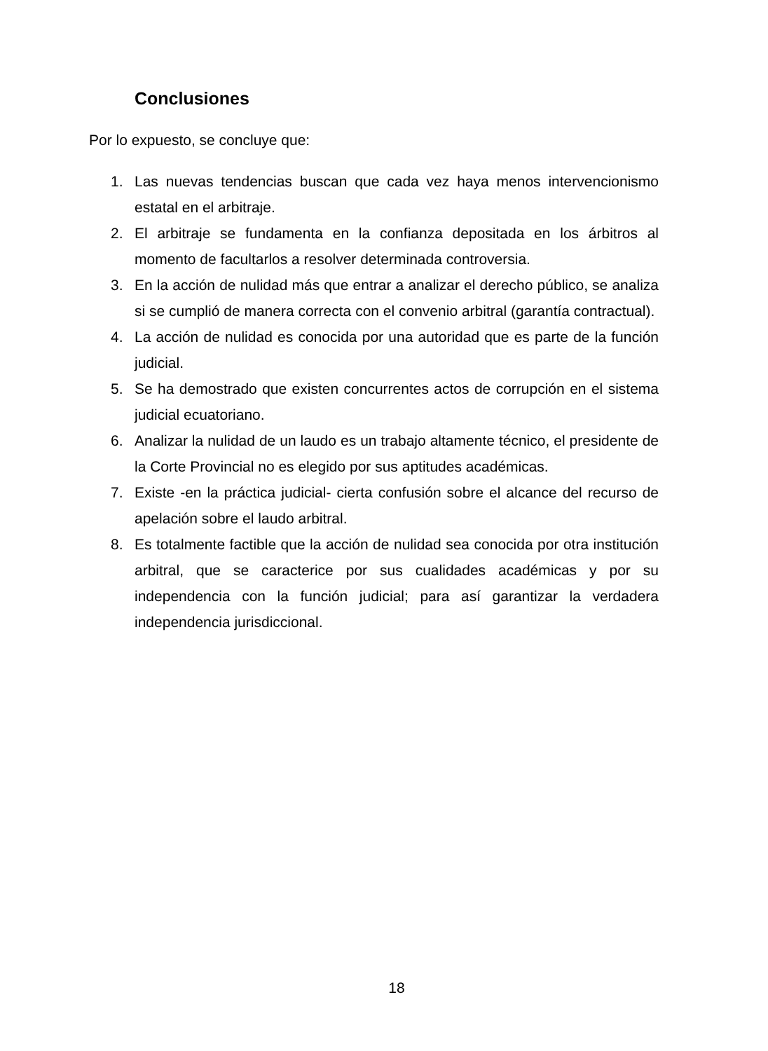Conclusiones
Por lo expuesto, se concluye que:
1. Las nuevas tendencias buscan que cada vez haya menos intervencionismo estatal en el arbitraje.
2. El arbitraje se fundamenta en la confianza depositada en los árbitros al momento de facultarlos a resolver determinada controversia.
3. En la acción de nulidad más que entrar a analizar el derecho público, se analiza si se cumplió de manera correcta con el convenio arbitral (garantía contractual).
4. La acción de nulidad es conocida por una autoridad que es parte de la función judicial.
5. Se ha demostrado que existen concurrentes actos de corrupción en el sistema judicial ecuatoriano.
6. Analizar la nulidad de un laudo es un trabajo altamente técnico, el presidente de la Corte Provincial no es elegido por sus aptitudes académicas.
7. Existe -en la práctica judicial- cierta confusión sobre el alcance del recurso de apelación sobre el laudo arbitral.
8. Es totalmente factible que la acción de nulidad sea conocida por otra institución arbitral, que se caracterice por sus cualidades académicas y por su independencia con la función judicial; para así garantizar la verdadera independencia jurisdiccional.
18